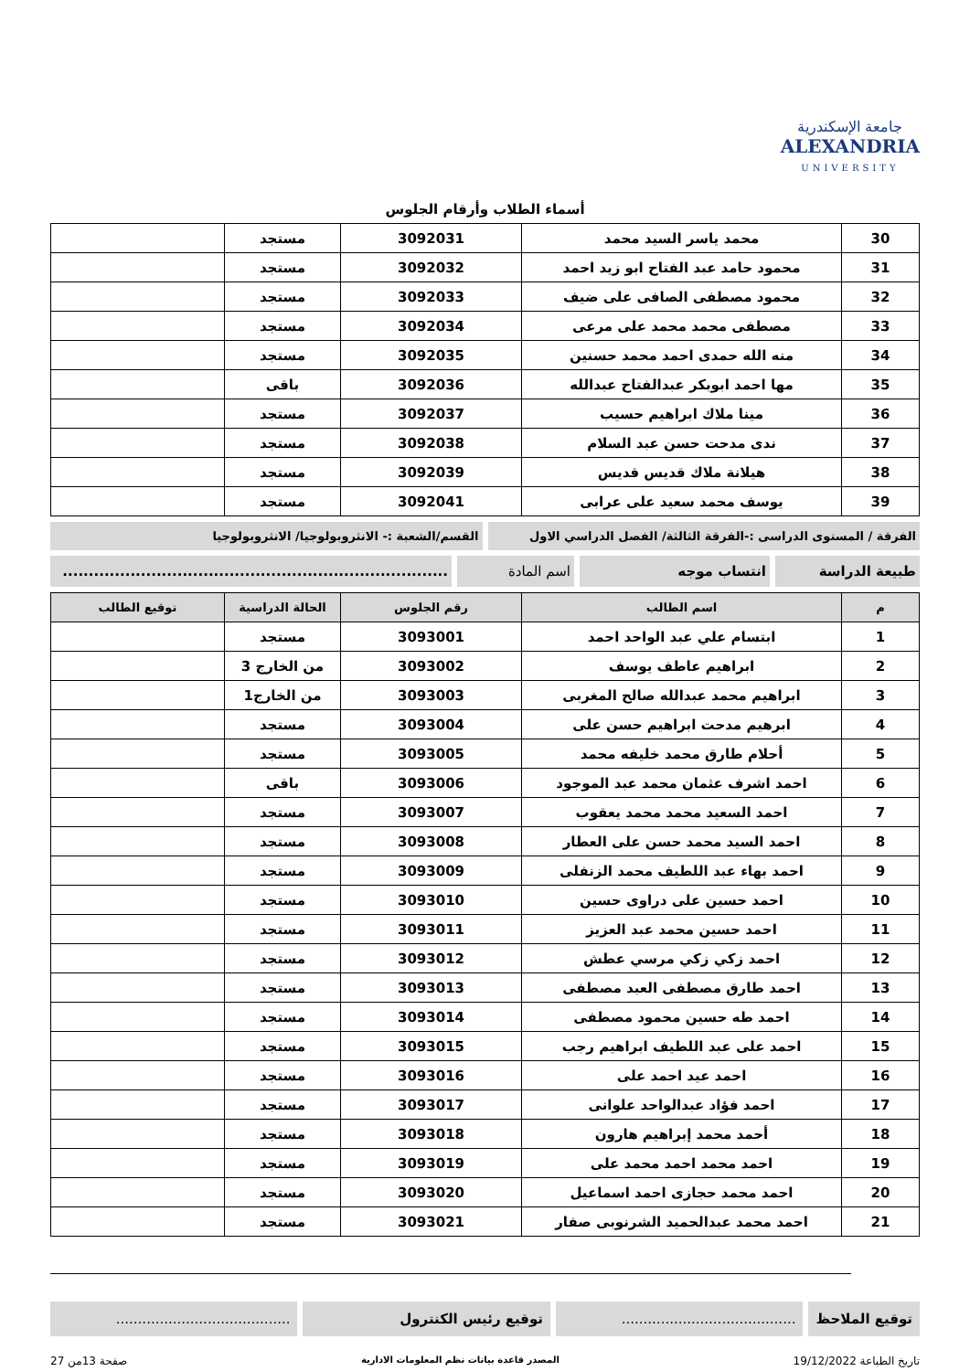جامعة الإسكندرية
ALEXANDRIA
UNIVERSITY
أسماء الطلاب وأرقام الجلوس
| 30 | محمد ياسر السيد محمد | 3092031 | مستجد | |
| 31 | محمود حامد عبد الفتاح ابو زيد احمد | 3092032 | مستجد | |
| 32 | محمود مصطفى الصافى على ضيف | 3092033 | مستجد | |
| 33 | مصطفى محمد محمد على مرعى | 3092034 | مستجد | |
| 34 | منه الله حمدى احمد محمد حسنين | 3092035 | مستجد | |
| 35 | مها احمد ابوبكر عبدالفتاح عبدالله | 3092036 | باقى | |
| 36 | مينا ملاك ابراهيم حسيب | 3092037 | مستجد | |
| 37 | ندى مدحت حسن عبد السلام | 3092038 | مستجد | |
| 38 | هيلانة ملاك قديس قديس | 3092039 | مستجد | |
| 39 | يوسف محمد سعيد على عرابى | 3092041 | مستجد | |
الفرقة / المستوى الدراسى :-الفرقة الثالثة/ الفصل الدراسي الاول
القسم/الشعبة :- الانثروبولوجيا/ الانثروبولوجيا
طبيعة الدراسة انتساب موجه اسم المادة ..........................................................................
| م | اسم الطالب | رقم الجلوس | الحالة الدراسية | توقيع الطالب |
| --- | --- | --- | --- | --- |
| 1 | ابتسام علي عبد الواحد احمد | 3093001 | مستجد | |
| 2 | ابراهيم عاطف يوسف | 3093002 | من الخارج 3 | |
| 3 | ابراهيم محمد عبدالله صالح المغربى | 3093003 | من الخارج1 | |
| 4 | ابرهيم مدحت ابراهيم حسن على | 3093004 | مستجد | |
| 5 | أحلام طارق محمد خليفه محمد | 3093005 | مستجد | |
| 6 | احمد اشرف عثمان محمد عبد الموجود | 3093006 | باقى | |
| 7 | احمد السعيد محمد محمد يعقوب | 3093007 | مستجد | |
| 8 | احمد السيد محمد حسن على العطار | 3093008 | مستجد | |
| 9 | احمد بهاء عبد اللطيف محمد الزنفلى | 3093009 | مستجد | |
| 10 | احمد حسين على دراوى حسين | 3093010 | مستجد | |
| 11 | احمد حسين محمد عبد العزيز | 3093011 | مستجد | |
| 12 | احمد زكي زكي مرسي عطش | 3093012 | مستجد | |
| 13 | احمد طارق مصطفى العبد مصطفى | 3093013 | مستجد | |
| 14 | احمد طه حسين محمود مصطفى | 3093014 | مستجد | |
| 15 | احمد على عبد اللطيف ابراهيم رجب | 3093015 | مستجد | |
| 16 | احمد عيد احمد على | 3093016 | مستجد | |
| 17 | احمد فؤاد عبدالواحد علوانى | 3093017 | مستجد | |
| 18 | أحمد محمد إبراهيم هارون | 3093018 | مستجد | |
| 19 | احمد محمد احمد محمد على | 3093019 | مستجد | |
| 20 | احمد محمد حجازى احمد اسماعيل | 3093020 | مستجد | |
| 21 | احمد محمد عبدالحميد الشرنوبى صفار | 3093021 | مستجد | |
توقيع الملاحظ ........................................
توقيع رئيس الكنترول ........................................
تاريخ الطباعة 19/12/2022 المصدر قاعدة بيانات نظم المعلومات الادارية صفحة 13من 27